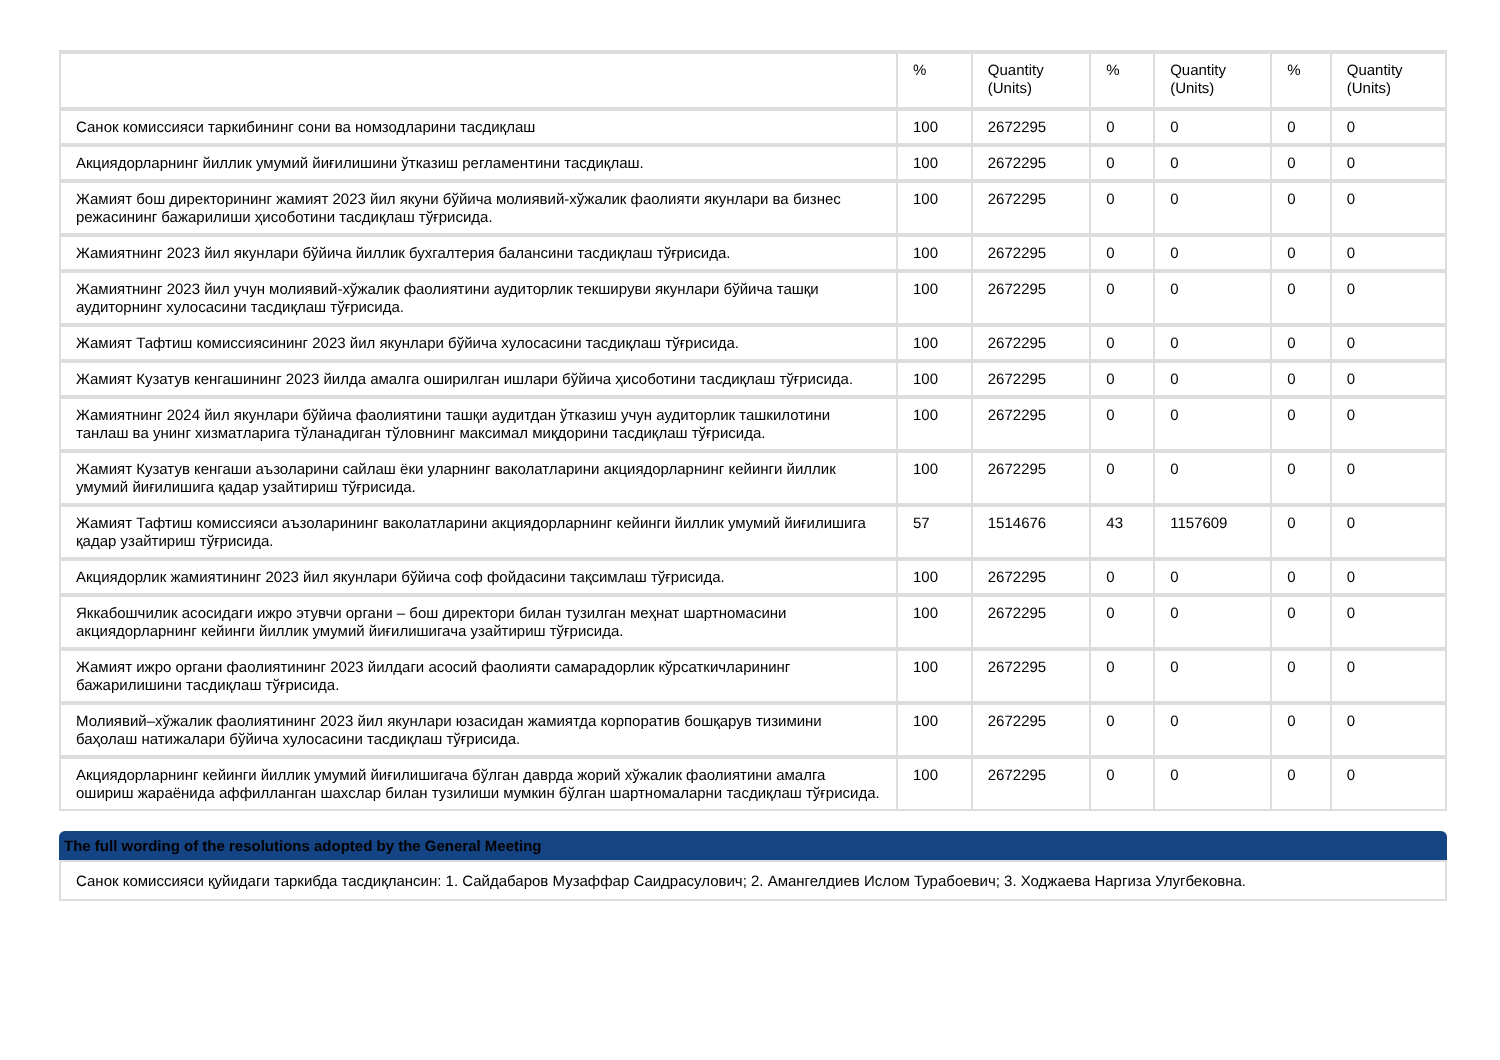| | % | Quantity (Units) | % | Quantity (Units) | % | Quantity (Units) |
| --- | --- | --- | --- | --- | --- | --- |
| Санок комиссияси таркибининг сони ва номзодларини тасдиқлаш | 100 | 2672295 | 0 | 0 | 0 | 0 |
| Акциядорларнинг йиллик умумий йиғилишини ўтказиш регламентини тасдиқлаш. | 100 | 2672295 | 0 | 0 | 0 | 0 |
| Жамият бош директорининг жамият 2023 йил якуни бўйича молиявий-хўжалик фаолияти якунлари ва бизнес режасининг бажарилиши ҳисоботини тасдиқлаш тўғрисида. | 100 | 2672295 | 0 | 0 | 0 | 0 |
| Жамиятнинг 2023 йил якунлари бўйича йиллик бухгалтерия балансини тасдиқлаш тўғрисида. | 100 | 2672295 | 0 | 0 | 0 | 0 |
| Жамиятнинг 2023 йил учун молиявий-хўжалик фаолиятини аудиторлик текшируви якунлари бўйича ташқи аудиторнинг хулосасини тасдиқлаш тўғрисида. | 100 | 2672295 | 0 | 0 | 0 | 0 |
| Жамият Тафтиш комиссиясининг 2023 йил якунлари бўйича хулосасини тасдиқлаш тўғрисида. | 100 | 2672295 | 0 | 0 | 0 | 0 |
| Жамият Кузатув кенгашининг 2023 йилда амалга оширилган ишлари бўйича ҳисоботини тасдиқлаш тўғрисида. | 100 | 2672295 | 0 | 0 | 0 | 0 |
| Жамиятнинг 2024 йил якунлари бўйича фаолиятини ташқи аудитдан ўтказиш учун аудиторлик ташкилотини танлаш ва унинг хизматларига тўланадиган тўловнинг максимал миқдорини тасдиқлаш тўғрисида. | 100 | 2672295 | 0 | 0 | 0 | 0 |
| Жамият Кузатув кенгаши аъзоларини сайлаш ёки уларнинг ваколатларини акциядорларнинг кейинги йиллик умумий йиғилишига қадар узайтириш тўғрисида. | 100 | 2672295 | 0 | 0 | 0 | 0 |
| Жамият Тафтиш комиссияси аъзоларининг ваколатларини акциядорларнинг кейинги йиллик умумий йиғилишига қадар узайтириш тўғрисида. | 57 | 1514676 | 43 | 1157609 | 0 | 0 |
| Акциядорлик жамиятининг 2023 йил якунлари бўйича соф фойдасини тақсимлаш тўғрисида. | 100 | 2672295 | 0 | 0 | 0 | 0 |
| Яккабошчилик асосидаги ижро этувчи органи – бош директори билан тузилган меҳнат шартномасини акциядорларнинг кейинги йиллик умумий йиғилишигача узайтириш тўғрисида. | 100 | 2672295 | 0 | 0 | 0 | 0 |
| Жамият ижро органи фаолиятининг 2023 йилдаги асосий фаолияти самарадорлик кўрсаткичларининг бажарилишини тасдиқлаш тўғрисида. | 100 | 2672295 | 0 | 0 | 0 | 0 |
| Молиявий–хўжалик фаолиятининг 2023 йил якунлари юзасидан жамиятда корпоратив бошқарув тизимини баҳолаш натижалари бўйича хулосасини тасдиқлаш тўғрисида. | 100 | 2672295 | 0 | 0 | 0 | 0 |
| Акциядорларнинг кейинги йиллик умумий йиғилишигача бўлган даврда жорий хўжалик фаолиятини амалга ошириш жараёнида аффилланган шахслар билан тузилиши мумкин бўлган шартномаларни тасдиқлаш тўғрисида. | 100 | 2672295 | 0 | 0 | 0 | 0 |
The full wording of the resolutions adopted by the General Meeting
Санок комиссияси қуйидаги таркибда тасдиқлансин: 1. Сайдабаров Музаффар Саидрасулович; 2. Амангелдиев Ислом Турабоевич; 3. Ходжаева Наргиза Улугбековна.